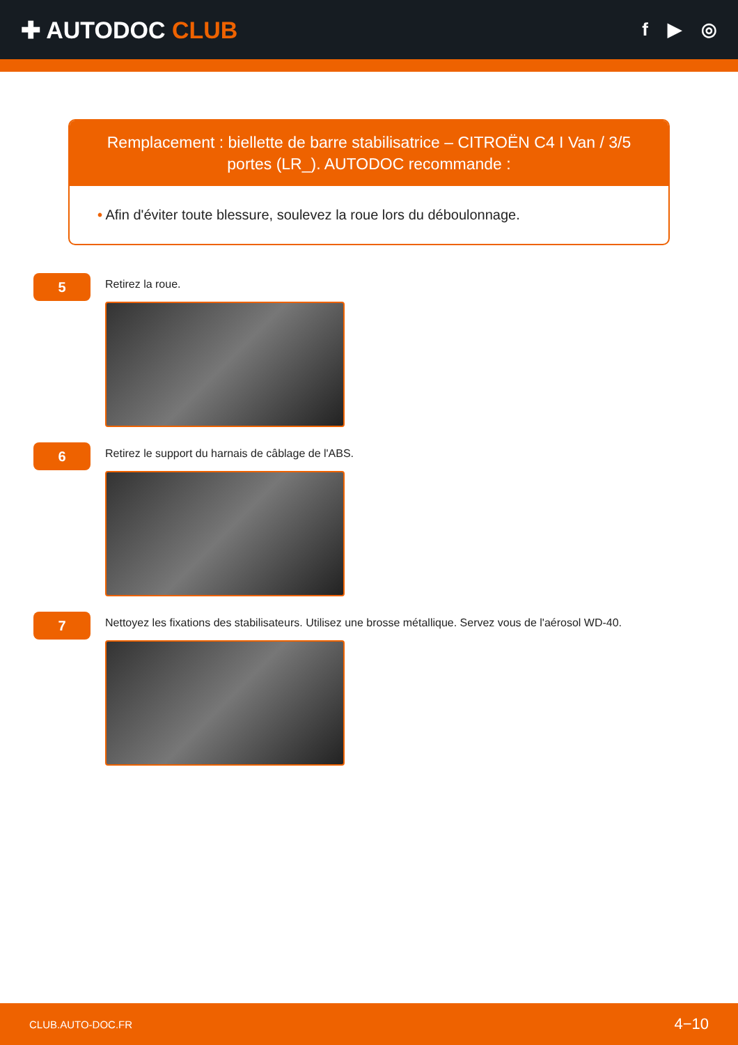✚ AUTODOC CLUB
f ▶ ◎
Remplacement : biellette de barre stabilisatrice – CITROËN C4 I Van / 3/5 portes (LR_). AUTODOC recommande :
• Afin d'éviter toute blessure, soulevez la roue lors du déboulonnage.
5
Retirez la roue.
6
Retirez le support du harnais de câblage de l'ABS.
7
Nettoyez les fixations des stabilisateurs. Utilisez une brosse métallique. Servez vous de l'aérosol WD-40.
CLUB.AUTO-DOC.FR 4−10